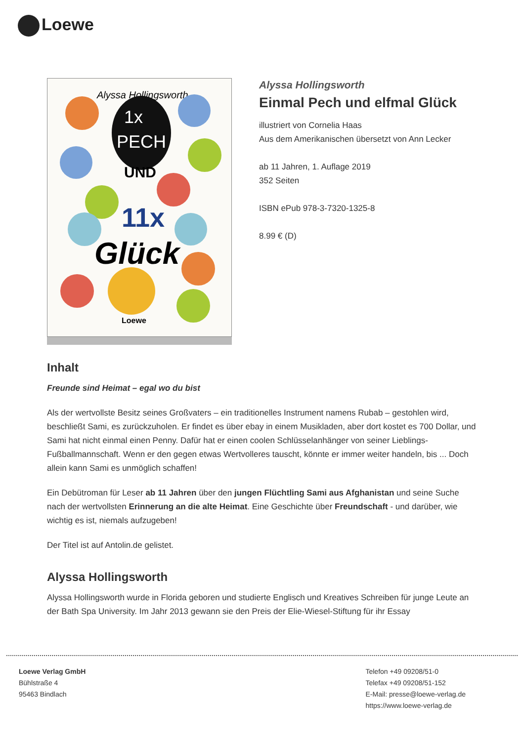Loewe
Alyssa Hollingsworth
1x
PECH
UND
11x
Glück
Loewe
Alyssa Hollingsworth
Einmal Pech und elfmal Glück
illustriert von Cornelia Haas
Aus dem Amerikanischen übersetzt von Ann Lecker
ab 11 Jahren, 1. Auflage 2019
352 Seiten
ISBN ePub 978-3-7320-1325-8
8.99 € (D)
Inhalt
Freunde sind Heimat – egal wo du bist
Als der wertvollste Besitz seines Großvaters – ein traditionelles Instrument namens Rubab – gestohlen wird, beschließt Sami, es zurückzuholen. Er findet es über ebay in einem Musikladen, aber dort kostet es 700 Dollar, und Sami hat nicht einmal einen Penny. Dafür hat er einen coolen Schlüsselanhänger von seiner Lieblings-Fußballmannschaft. Wenn er den gegen etwas Wertvolleres tauscht, könnte er immer weiter handeln, bis ... Doch allein kann Sami es unmöglich schaffen!
Ein Debütroman für Leser ab 11 Jahren über den jungen Flüchtling Sami aus Afghanistan und seine Suche nach der wertvollsten Erinnerung an die alte Heimat. Eine Geschichte über Freundschaft - und darüber, wie wichtig es ist, niemals aufzugeben!
Der Titel ist auf Antolin.de gelistet.
Alyssa Hollingsworth
Alyssa Hollingsworth wurde in Florida geboren und studierte Englisch und Kreatives Schreiben für junge Leute an der Bath Spa University. Im Jahr 2013 gewann sie den Preis der Elie-Wiesel-Stiftung für ihr Essay
Loewe Verlag GmbH
Bühlstraße 4
95463 Bindlach
Telefon +49 09208/51-0
Telefax +49 09208/51-152
E-Mail: presse@loewe-verlag.de
https://www.loewe-verlag.de